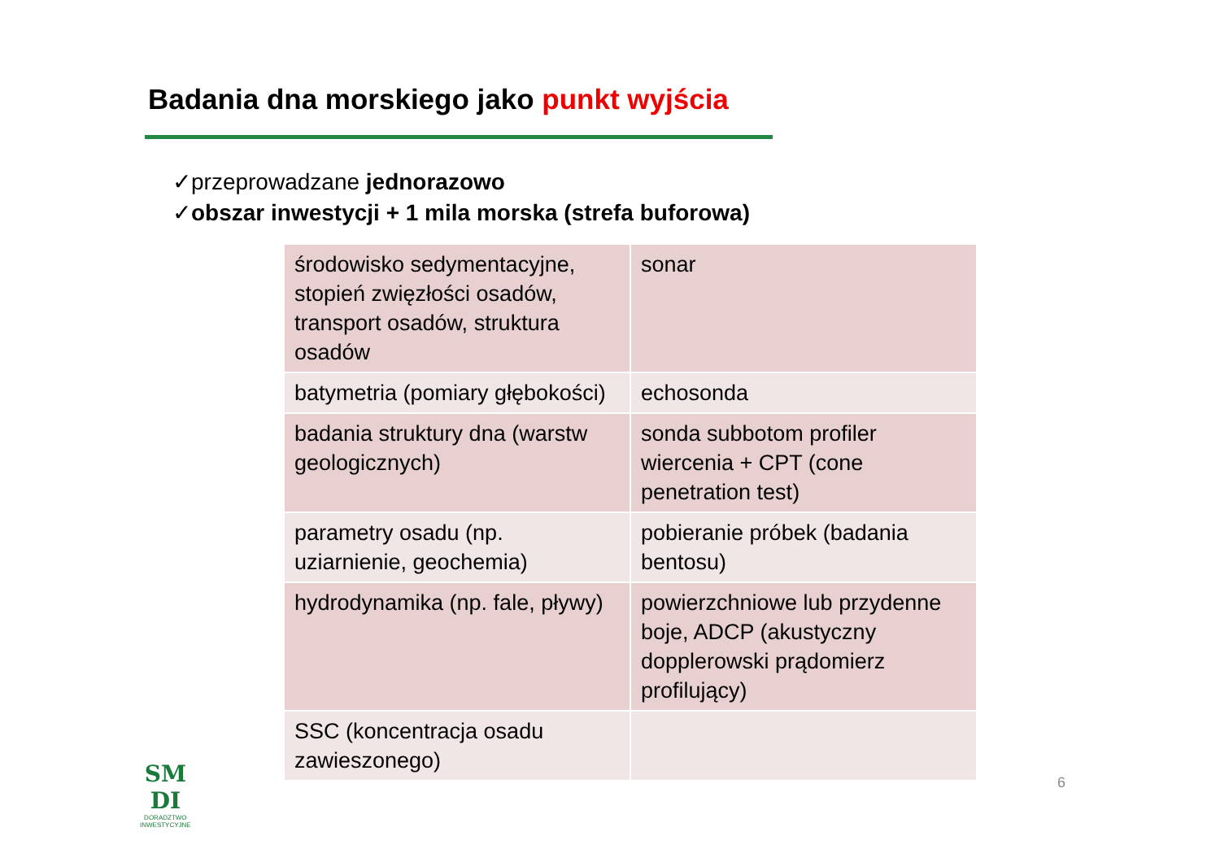Badania dna morskiego jako punkt wyjścia
✓przeprowadzane jednorazowo
✓obszar inwestycji + 1 mila morska (strefa buforowa)
| środowisko sedymentacyjne, stopień zwięzłości osadów, transport osadów, struktura osadów | sonar |
| batymetria (pomiary głębokości) | echosonda |
| badania struktury dna (warstw geologicznych) | sonda subbotom profiler wiercenia + CPT (cone penetration test) |
| parametry osadu (np. uziarnienie, geochemia) | pobieranie próbek (badania bentosu) |
| hydrodynamika (np. fale, pływy) | powierzchniowe lub przydenne boje, ADCP (akustyczny dopplerowski prądomierz profilujący) |
| SSC (koncentracja osadu zawieszonego) | |
SM
DI
DORADZTWO
INWESTYCYJNE
6